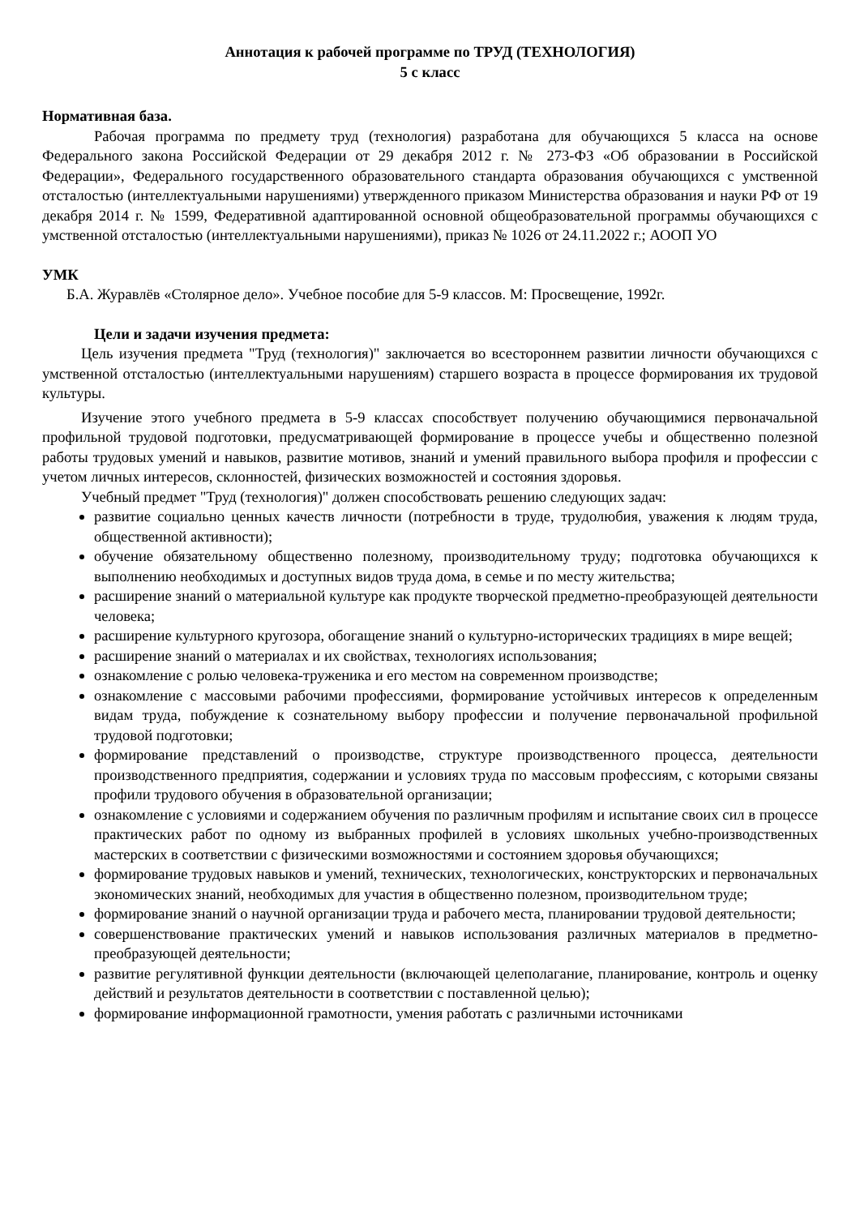Аннотация к рабочей программе по ТРУД (ТЕХНОЛОГИЯ)
5 с класс
Нормативная база.
Рабочая программа по предмету труд (технология) разработана для обучающихся 5 класса на основе Федерального закона Российской Федерации от 29 декабря 2012 г. № 273-ФЗ «Об образовании в Российской Федерации», Федерального государственного образовательного стандарта образования обучающихся с умственной отсталостью (интеллектуальными нарушениями) утвержденного приказом Министерства образования и науки РФ от 19 декабря 2014 г. № 1599, Федеративной адаптированной основной общеобразовательной программы обучающихся с умственной отсталостью (интеллектуальными нарушениями), приказ № 1026 от 24.11.2022 г.; АООП УО
УМК
Б.А. Журавлёв «Столярное дело». Учебное пособие для 5-9 классов. М: Просвещение, 1992г.
Цели и задачи изучения предмета:
Цель изучения предмета "Труд (технология)" заключается во всестороннем развитии личности обучающихся с умственной отсталостью (интеллектуальными нарушениям) старшего возраста в процессе формирования их трудовой культуры.
Изучение этого учебного предмета в 5-9 классах способствует получению обучающимися первоначальной профильной трудовой подготовки, предусматривающей формирование в процессе учебы и общественно полезной работы трудовых умений и навыков, развитие мотивов, знаний и умений правильного выбора профиля и профессии с учетом личных интересов, склонностей, физических возможностей и состояния здоровья.
Учебный предмет "Труд (технология)" должен способствовать решению следующих задач:
развитие социально ценных качеств личности (потребности в труде, трудолюбия, уважения к людям труда, общественной активности);
обучение обязательному общественно полезному, производительному труду; подготовка обучающихся к выполнению необходимых и доступных видов труда дома, в семье и по месту жительства;
расширение знаний о материальной культуре как продукте творческой предметно-преобразующей деятельности человека;
расширение культурного кругозора, обогащение знаний о культурно-исторических традициях в мире вещей;
расширение знаний о материалах и их свойствах, технологиях использования;
ознакомление с ролью человека-труженика и его местом на современном производстве;
ознакомление с массовыми рабочими профессиями, формирование устойчивых интересов к определенным видам труда, побуждение к сознательному выбору профессии и получение первоначальной профильной трудовой подготовки;
формирование представлений о производстве, структуре производственного процесса, деятельности производственного предприятия, содержании и условиях труда по массовым профессиям, с которыми связаны профили трудового обучения в образовательной организации;
ознакомление с условиями и содержанием обучения по различным профилям и испытание своих сил в процессе практических работ по одному из выбранных профилей в условиях школьных учебно-производственных мастерских в соответствии с физическими возможностями и состоянием здоровья обучающихся;
формирование трудовых навыков и умений, технических, технологических, конструкторских и первоначальных экономических знаний, необходимых для участия в общественно полезном, производительном труде;
формирование знаний о научной организации труда и рабочего места, планировании трудовой деятельности;
совершенствование практических умений и навыков использования различных материалов в предметно-преобразующей деятельности;
развитие регулятивной функции деятельности (включающей целеполагание, планирование, контроль и оценку действий и результатов деятельности в соответствии с поставленной целью);
формирование информационной грамотности, умения работать с различными источниками